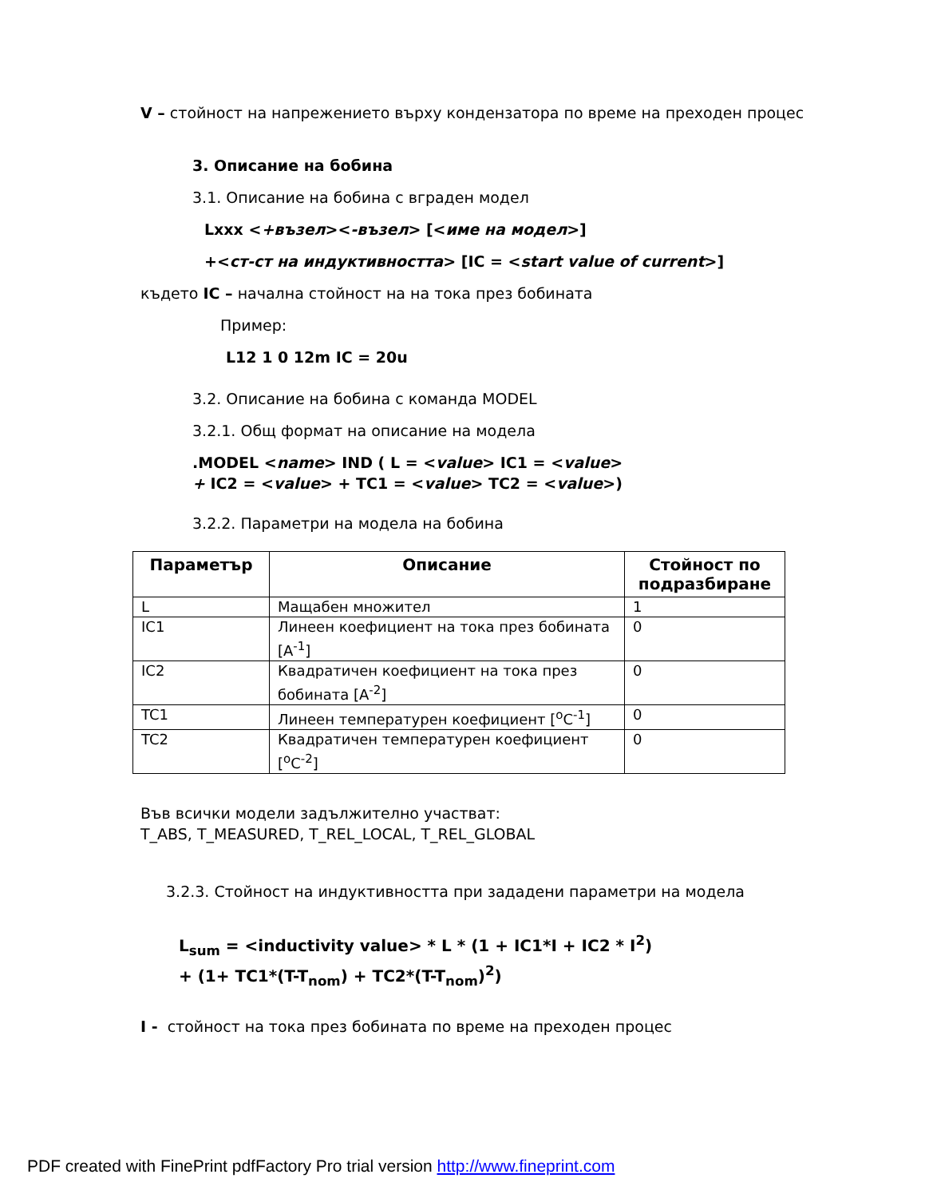V – стойност на напрежението върху кондензатора по време на преходен процес
3. Описание на бобина
3.1. Описание на бобина с вграден модел
Lxxx <+възел><-възел> [<име на модел>]
+<ст-ст на индуктивността> [IC = <start value of current>]
където IC – начална стойност на на тока през бобината
Пример:
L12 1 0 12m IC = 20u
3.2. Описание на бобина с команда MODEL
3.2.1. Общ формат на описание на модела
.MODEL <name> IND ( L = <value> IC1 = <value>
+ IC2 = <value> + TC1 = <value> TC2 = <value>)
3.2.2. Параметри на модела на бобина
| Параметър | Описание | Стойност по подразбиране |
| --- | --- | --- |
| L | Мащабен множител | 1 |
| IC1 | Линеен коефициент на тока през бобината [A<sup>-1</sup>] | 0 |
| IC2 | Квадратичен коефициент на тока през бобината [A<sup>-2</sup>] | 0 |
| TC1 | Линеен температурен коефициент [<sup>o</sup>C<sup>-1</sup>] | 0 |
| TC2 | Квадратичен температурен коефициент [<sup>o</sup>C<sup>-2</sup>] | 0 |
Във всички модели задължително участват:
T_ABS, T_MEASURED, T_REL_LOCAL, T_REL_GLOBAL
3.2.3. Стойност на индуктивността при зададени параметри на модела
L<sub>sum</sub> = <inductivity value> * L * (1 + IC1*I + IC2 * I<sup>2</sup>)
+ (1+ TC1*(T-T<sub>nom</sub>) + TC2*(T-T<sub>nom</sub>)<sup>2</sup>)
I - стойност на тока през бобината по време на преходен процес
PDF created with FinePrint pdfFactory Pro trial version http://www.fineprint.com